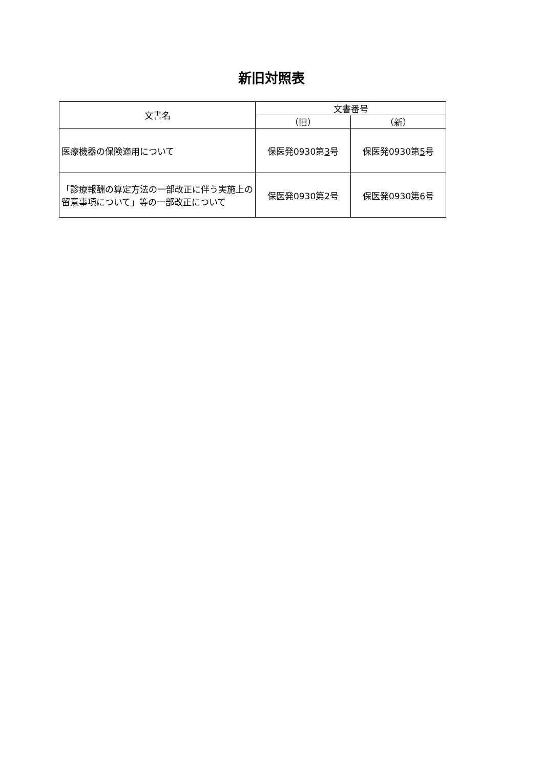新旧対照表
| 文書名 | 文書番号 | |
| --- | --- | --- |
| | （旧） | （新） |
| 医療機器の保険適用について | 保医発0930第 3 号 | 保医発0930第 5 号 |
| 「診療報酬の算定方法の一部改正に伴う実施上の留意事項について」等の一部改正について | 保医発0930第 2 号 | 保医発0930第 6 号 |